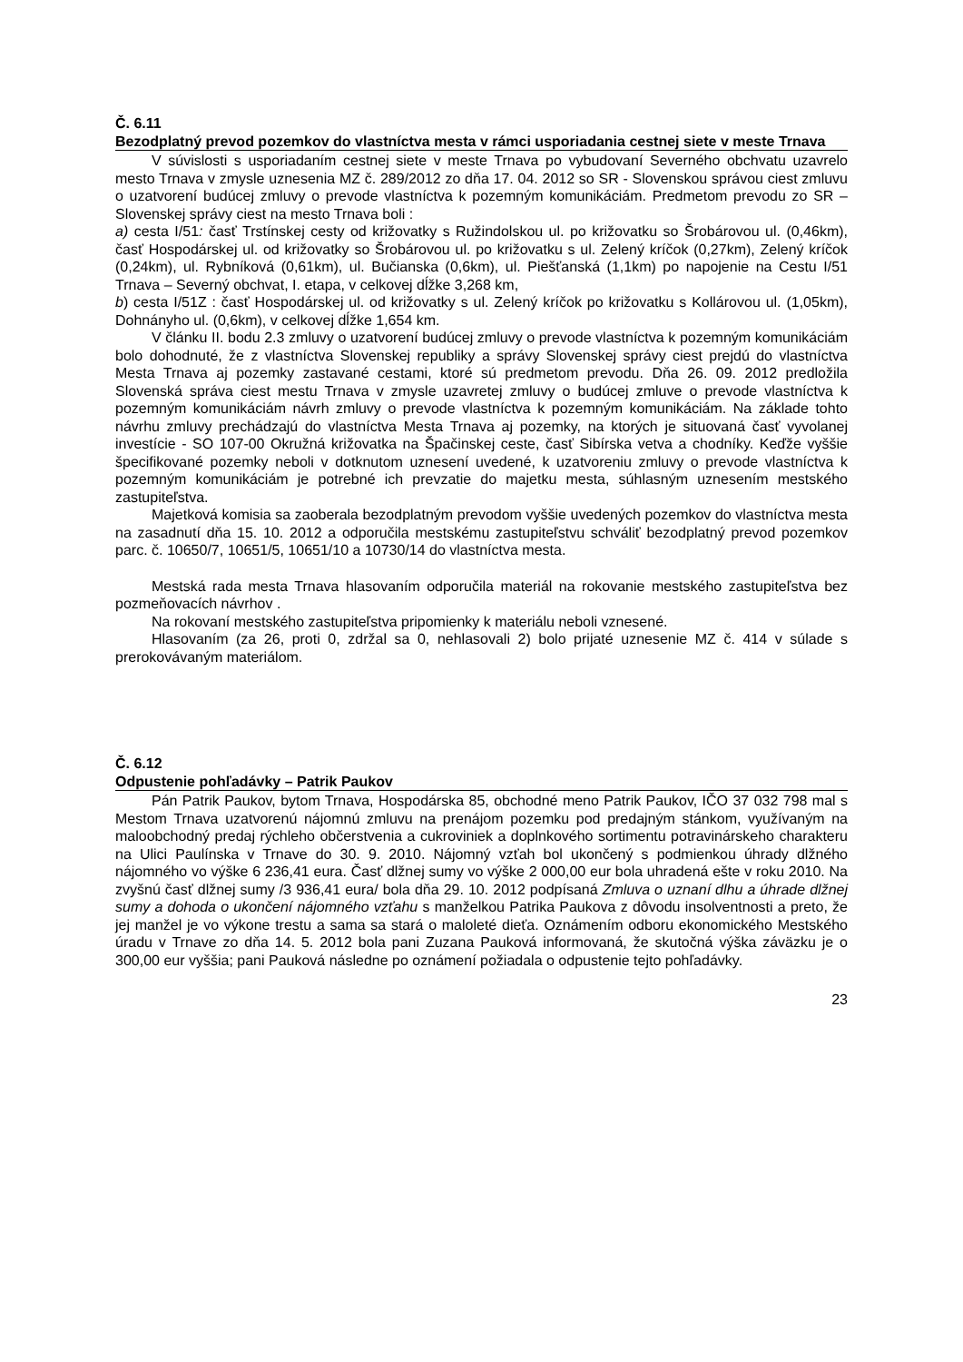Č. 6.11
Bezodplatný prevod pozemkov do vlastníctva mesta v rámci usporiadania cestnej siete v meste Trnava
V súvislosti s usporiadaním cestnej siete v meste Trnava po vybudovaní Severného obchvatu uzavrelo mesto Trnava v zmysle uznesenia MZ č. 289/2012 zo dňa 17. 04. 2012 so SR - Slovenskou správou ciest zmluvu o uzatvorení budúcej zmluvy o prevode vlastníctva k pozemným komunikáciám. Predmetom prevodu zo SR – Slovenskej správy ciest na mesto Trnava boli :
a) cesta I/51: časť Trstínskej cesty od križovatky s Ružindolskou ul. po križovatku so Šrobárovou ul. (0,46km), časť Hospodárskej ul. od križovatky so Šrobárovou ul. po križovatku s ul. Zelený kríčok (0,27km), Zelený kríčok (0,24km), ul. Rybníková (0,61km), ul. Bučianska (0,6km), ul. Piešťanská (1,1km) po napojenie na Cestu I/51 Trnava – Severný obchvat, I. etapa, v celkovej dĺžke 3,268 km,
b) cesta I/51Z : časť Hospodárskej ul. od križovatky s ul. Zelený kríčok po križovatku s Kollárovou ul. (1,05km), Dohnányho ul. (0,6km), v celkovej dĺžke 1,654 km.
V článku II. bodu 2.3 zmluvy o uzatvorení budúcej zmluvy o prevode vlastníctva k pozemným komunikáciám bolo dohodnuté, že z vlastníctva Slovenskej republiky a správy Slovenskej správy ciest prejdú do vlastníctva Mesta Trnava aj pozemky zastavané cestami, ktoré sú predmetom prevodu. Dňa 26. 09. 2012 predložila Slovenská správa ciest mestu Trnava v zmysle uzavretej zmluvy o budúcej zmluve o prevode vlastníctva k pozemným komunikáciám návrh zmluvy o prevode vlastníctva k pozemným komunikáciám. Na základe tohto návrhu zmluvy prechádzajú do vlastníctva Mesta Trnava aj pozemky, na ktorých je situovaná časť vyvolanej investície - SO 107-00 Okružná križovatka na Špačinskej ceste, časť Sibírska vetva a chodníky. Keďže vyššie špecifikované pozemky neboli v dotknutom uznesení uvedené, k uzatvoreniu zmluvy o prevode vlastníctva k pozemným komunikáciám je potrebné ich prevzatie do majetku mesta, súhlasným uznesením mestského zastupiteľstva.
Majetková komisia sa zaoberala bezodplatným prevodom vyššie uvedených pozemkov do vlastníctva mesta na zasadnutí dňa 15. 10. 2012 a odporučila mestskému zastupiteľstvu schváliť bezodplatný prevod pozemkov parc. č. 10650/7, 10651/5, 10651/10 a 10730/14 do vlastníctva mesta.
Mestská rada mesta Trnava hlasovaním odporučila materiál na rokovanie mestského zastupiteľstva bez pozmeňovacích návrhov .
Na rokovaní mestského zastupiteľstva pripomienky k materiálu neboli vznesené.
Hlasovaním (za 26, proti 0, zdržal sa 0, nehlasovali 2) bolo prijaté uznesenie MZ č. 414 v súlade s prerokovávaným materiálom.
Č. 6.12
Odpustenie pohľadávky – Patrik Paukov
Pán Patrik Paukov, bytom Trnava, Hospodárska 85, obchodné meno Patrik Paukov, IČO 37 032 798 mal s Mestom Trnava uzatvorenú nájomnú zmluvu na prenájom pozemku pod predajným stánkom, využívaným na maloobchodný predaj rýchleho občerstvenia a cukroviniek a doplnkového sortimentu potravinárskeho charakteru na Ulici Paulínska v Trnave do 30. 9. 2010. Nájomný vzťah bol ukončený s podmienkou úhrady dlžného nájomného vo výške 6 236,41 eura. Časť dlžnej sumy vo výške 2 000,00 eur bola uhradená ešte v roku 2010. Na zvyšnú časť dlžnej sumy /3 936,41 eura/ bola dňa 29. 10. 2012 podpísaná Zmluva o uznaní dlhu a úhrade dlžnej sumy a dohoda o ukončení nájomného vzťahu s manželkou Patrika Paukova z dôvodu insolventnosti a preto, že jej manžel je vo výkone trestu a sama sa stará o maloleté dieťa. Oznámením odboru ekonomického Mestského úradu v Trnave zo dňa 14. 5. 2012 bola pani Zuzana Pauková informovaná, že skutočná výška záväzku je o 300,00 eur vyššia; pani Pauková následne po oznámení požiadala o odpustenie tejto pohľadávky.
23